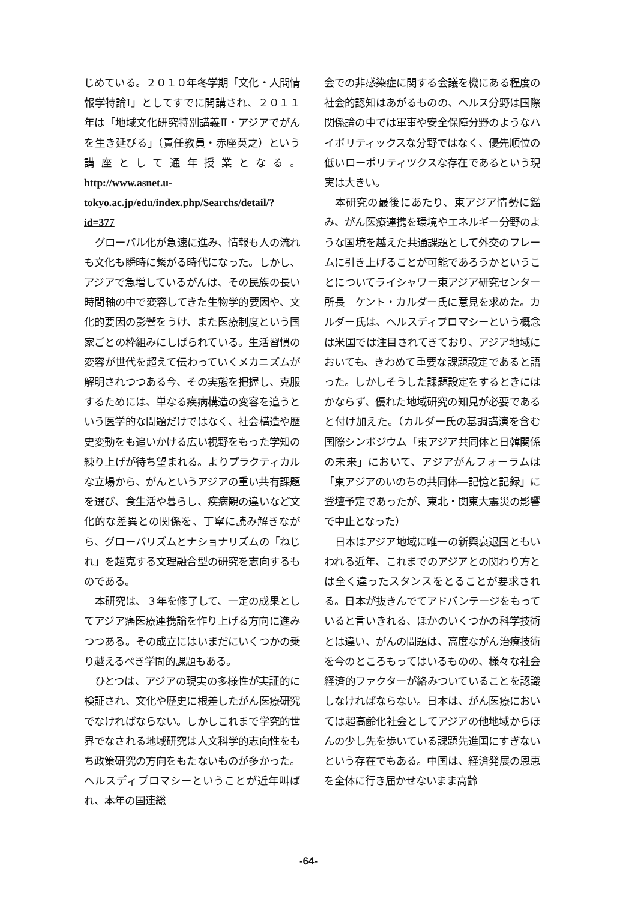じめている。２０１０年冬学期「文化・人間情報学特論Ⅰ」としてすでに開講され、２０１１年は「地域文化研究特別講義Ⅱ・アジアでがんを生き延びる」（責任教員・赤座英之）という講座として通年授業となる。http://www.asnet.u-tokyo.ac.jp/edu/index.php/Searchs/detail/?id=377
グローバル化が急速に進み、情報も人の流れも文化も瞬時に繋がる時代になった。しかし、アジアで急増しているがんは、その民族の長い時間軸の中で変容してきた生物学的要因や、文化的要因の影響をうけ、また医療制度という国家ごとの枠組みにしばられている。生活習慣の変容が世代を超えて伝わっていくメカニズムが解明されつつある今、その実態を把握し、克服するためには、単なる疾病構造の変容を追うという医学的な問題だけではなく、社会構造や歴史変動をも追いかける広い視野をもった学知の練り上げが待ち望まれる。よりプラクティカルな立場から、がんというアジアの重い共有課題を選び、食生活や暮らし、疾病観の違いなど文化的な差異との関係を、丁寧に読み解きながら、グローバリズムとナショナリズムの「ねじれ」を超克する文理融合型の研究を志向するものである。
本研究は、３年を修了して、一定の成果としてアジア癌医療連携論を作り上げる方向に進みつつある。その成立にはいまだにいくつかの乗り越えるべき学問的課題もある。
ひとつは、アジアの現実の多様性が実証的に検証され、文化や歴史に根差したがん医療研究でなければならない。しかしこれまで学究的世界でなされる地域研究は人文科学的志向性をもち政策研究の方向をもたないものが多かった。ヘルスディプロマシーということが近年叫ばれ、本年の国連総
会での非感染症に関する会議を機にある程度の社会的認知はあがるものの、ヘルス分野は国際関係論の中では軍事や安全保障分野のようなハイポリティックスな分野ではなく、優先順位の低いローポリティツクスな存在であるという現実は大きい。
本研究の最後にあたり、東アジア情勢に鑑み、がん医療連携を環境やエネルギー分野のような国境を越えた共通課題として外交のフレームに引き上げることが可能であろうかということについてライシャワー東アジア研究センター所長　ケント・カルダー氏に意見を求めた。カルダー氏は、ヘルスディプロマシーという概念は米国では注目されてきており、アジア地域においても、きわめて重要な課題設定であると語った。しかしそうした課題設定をするときにはかならず、優れた地域研究の知見が必要であると付け加えた。（カルダー氏の基調講演を含む国際シンポジウム「東アジア共同体と日韓関係の未来」において、アジアがんフォーラムは「東アジアのいのちの共同体―記憶と記録」に登壇予定であったが、東北・関東大震災の影響で中止となった）
日本はアジア地域に唯一の新興衰退国ともいわれる近年、これまでのアジアとの関わり方とは全く違ったスタンスをとることが要求される。日本が抜きんでてアドバンテージをもっていると言いきれる、ほかのいくつかの科学技術とは違い、がんの問題は、高度ながん治療技術を今のところもってはいるものの、様々な社会経済的ファクターが絡みついていることを認識しなければならない。日本は、がん医療においては超高齢化社会としてアジアの他地域からほんの少し先を歩いている課題先進国にすぎないという存在でもある。中国は、経済発展の恩恵を全体に行き届かせないまま高齢
-64-